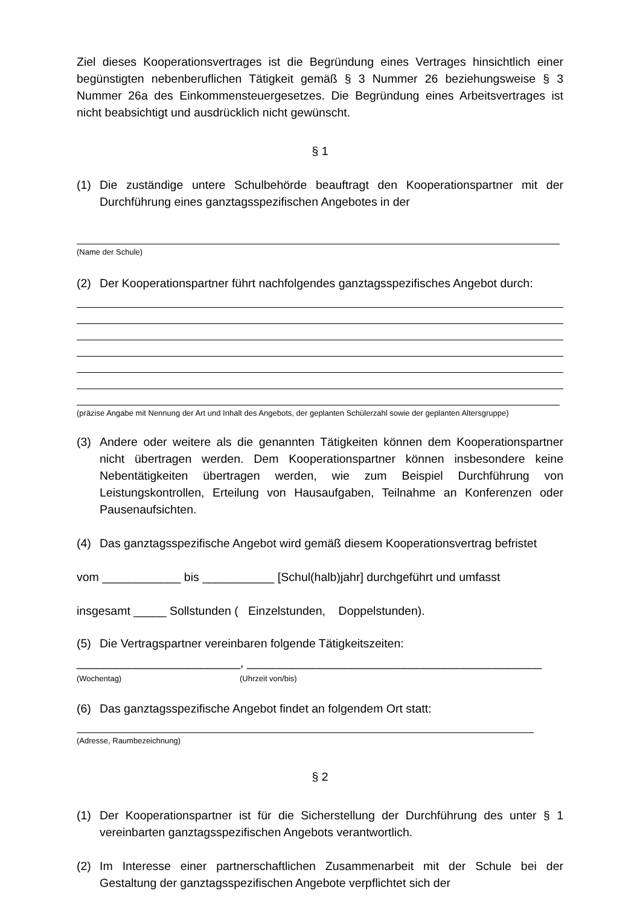Ziel dieses Kooperationsvertrages ist die Begründung eines Vertrages hinsichtlich einer begünstigten nebenberuflichen Tätigkeit gemäß § 3 Nummer 26 beziehungsweise § 3 Nummer 26a des Einkommensteuergesetzes. Die Begründung eines Arbeitsvertrages ist nicht beabsichtigt und ausdrücklich nicht gewünscht.
§ 1
(1) Die zuständige untere Schulbehörde beauftragt den Kooperationspartner mit der Durchführung eines ganztagsspezifischen Angebotes in der
(Name der Schule)
(2) Der Kooperationspartner führt nachfolgendes ganztagsspezifisches Angebot durch:
(präzise Angabe mit Nennung der Art und Inhalt des Angebots, der geplanten Schülerzahl sowie der geplanten Altersgruppe)
(3) Andere oder weitere als die genannten Tätigkeiten können dem Kooperationspartner nicht übertragen werden. Dem Kooperationspartner können insbesondere keine Nebentätigkeiten übertragen werden, wie zum Beispiel Durchführung von Leistungskontrollen, Erteilung von Hausaufgaben, Teilnahme an Konferenzen oder Pausenaufsichten.
(4) Das ganztagsspezifische Angebot wird gemäß diesem Kooperationsvertrag befristet
vom ____________ bis ___________ [Schul(halb)jahr] durchgeführt und umfasst
insgesamt _____ Sollstunden ( Einzelstunden, Doppelstunden).
(5) Die Vertragspartner vereinbaren folgende Tätigkeitszeiten:
_________________________, _____________________________________________
(Wochentag) (Uhrzeit von/bis)
(6) Das ganztagsspezifische Angebot findet an folgendem Ort statt:
(Adresse, Raumbezeichnung)
§ 2
(1) Der Kooperationspartner ist für die Sicherstellung der Durchführung des unter § 1 vereinbarten ganztagsspezifischen Angebots verantwortlich.
(2) Im Interesse einer partnerschaftlichen Zusammenarbeit mit der Schule bei der Gestaltung der ganztagsspezifischen Angebote verpflichtet sich der